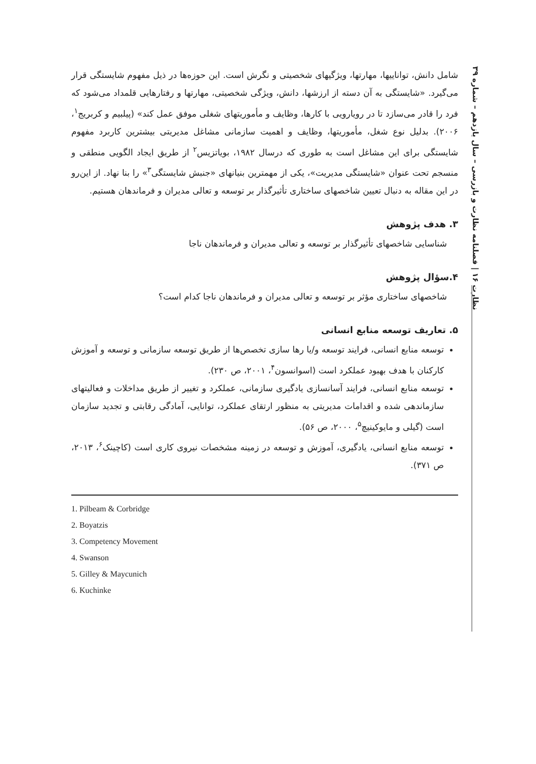نظارت ۱۶ | فصلنامه نظارت و بازرسی – سال یازدهم – شماره ۳۹
شامل دانش، تواناییها، مهارتها، ویژگیهای شخصیتی و نگرش است. این حوزه‌ها در ذیل مفهوم شایستگی قرار می‌گیرد. «شایستگی به آن دسته از ارزشها، دانش، ویژگی شخصیتی، مهارتها و رفتارهایی قلمداد می‌شود که فرد را قادر می‌سازد تا در رویارویی با کارها، وظایف و مأموریتهای شغلی موفق عمل کند» (پیلبیم و کربریج<sup>۱</sup>، ۲۰۰۶). بدلیل نوع شغل، مأموریتها، وظایف و اهمیت سازمانی مشاغل مدیریتی بیشترین کاربرد مفهوم شایستگی برای این مشاغل است به طوری که درسال ۱۹۸۲، بویاتزیس<sup>۲</sup> از طریق ایجاد الگویی منطقی و منسجم تحت عنوان «شایستگی مدیریت»، یکی از مهمترین بنیانهای «جنبش شایستگی<sup>۳</sup>» را بنا نهاد. از این‌رو در این مقاله به دنبال تعیین شاخصهای ساختاری تأثیرگذار بر توسعه و تعالی مدیران و فرماندهان هستیم.
۳. هدف پژوهش
شناسایی شاخصهای تأثیرگذار بر توسعه و تعالی مدیران و فرماندهان ناجا
۴.سؤال پژوهش
شاخصهای ساختاری مؤثر بر توسعه و تعالی مدیران و فرماندهان ناجا کدام است؟
۵. تعاریف توسعه منابع انسانی
توسعه منابع انسانی، فرایند توسعه و/یا رها سازی تخصص‌ها از طریق توسعه سازمانی و توسعه و آموزش کارکنان با هدف بهبود عملکرد است (اسوانسون<sup>۴</sup>، ۲۰۰۱، ص ۲۳۰).
توسعه منابع انسانی، فرایند آسانسازی یادگیری سازمانی، عملکرد و تغییر از طریق مداخلات و فعالیتهای سازماندهی شده و اقدامات مدیریتی به منظور ارتقای عملکرد، توانایی، آمادگی رقابتی و تجدید سازمان است (گیلی و مایوکینیچ<sup>۵</sup>، ۲۰۰۰، ص ۵۶).
توسعه منابع انسانی، یادگیری، آموزش و توسعه در زمینه مشخصات نیروی کاری است (کاچینک<sup>۶</sup>، ۲۰۱۳، ص ۳۷۱).
1. Pilbeam & Corbridge
2. Boyatzis
3. Competency Movement
4. Swanson
5. Gilley & Maycunich
6. Kuchinke